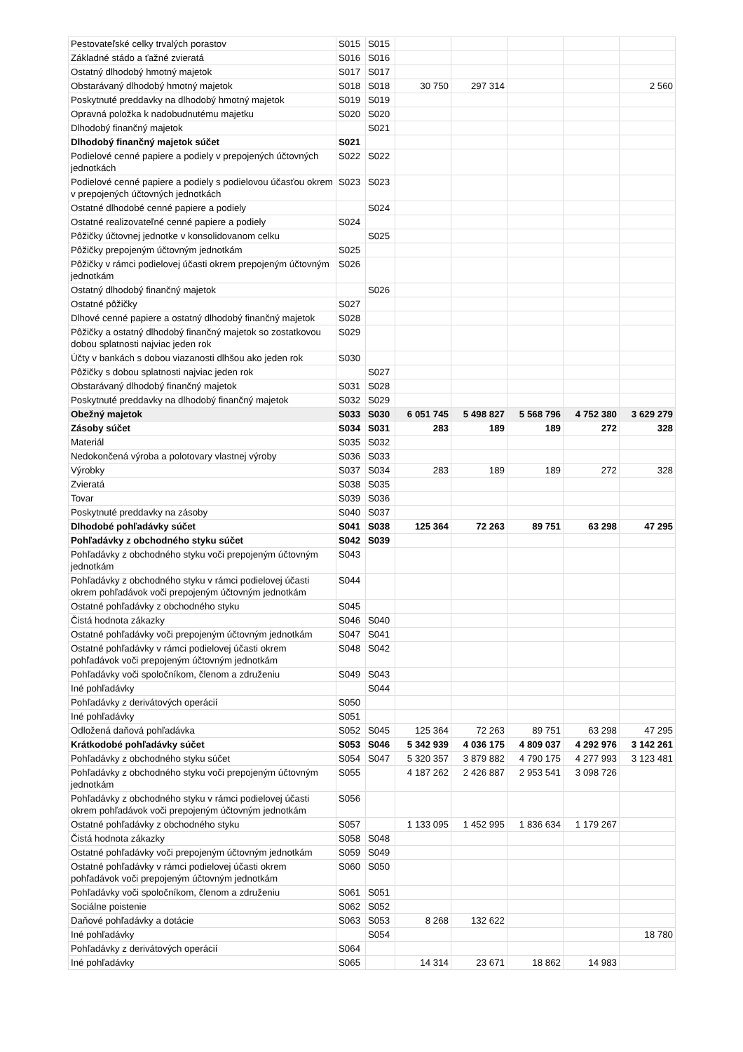| Pestovateľské celky trvalých porastov | S015 | S015 | | | | | |
| Základné stádo a ťažné zvieratá | S016 | S016 | | | | | |
| Ostatný dlhodobý hmotný majetok | S017 | S017 | | | | | |
| Obstarávaný dlhodobý hmotný majetok | S018 | S018 | 30 750 | 297 314 | | | 2 560 |
| Poskytnuté preddavky na dlhodobý hmotný majetok | S019 | S019 | | | | | |
| Opravná položka k nadobudnutému majetku | S020 | S020 | | | | | |
| Dlhodobý finančný majetok | | S021 | | | | | |
| Dlhodobý finančný majetok súčet | S021 | | | | | | |
| Podielové cenné papiere a podiely v prepojených účtovných jednotkách | S022 | S022 | | | | | |
| Podielové cenné papiere a podiely s podielovou účasťou okrem v prepojených účtovných jednotkách | S023 | S023 | | | | | |
| Ostatné dlhodobé cenné papiere a podiely | | S024 | | | | | |
| Ostatné realizovateľné cenné papiere a podiely | S024 | | | | | | |
| Pôžičky účtovnej jednotke v konsolidovanom celku | | S025 | | | | | |
| Pôžičky prepojeným účtovným jednotkám | S025 | | | | | | |
| Pôžičky v rámci podielovej účasti okrem prepojeným účtovným jednotkám | S026 | | | | | | |
| Ostatný dlhodobý finančný majetok | | S026 | | | | | |
| Ostatné pôžičky | S027 | | | | | | |
| Dlhové cenné papiere a ostatný dlhodobý finančný majetok | S028 | | | | | | |
| Pôžičky a ostatný dlhodobý finančný majetok so zostatkovou dobou splatnosti najviac jeden rok | S029 | | | | | | |
| Účty v bankách s dobou viazanosti dlhšou ako jeden rok | S030 | | | | | | |
| Pôžičky s dobou splatnosti najviac jeden rok | | S027 | | | | | |
| Obstarávaný dlhodobý finančný majetok | S031 | S028 | | | | | |
| Poskytnuté preddavky na dlhodobý finančný majetok | S032 | S029 | | | | | |
| Obežný majetok | S033 | S030 | 6 051 745 | 5 498 827 | 5 568 796 | 4 752 380 | 3 629 279 |
| Zásoby súčet | S034 | S031 | 283 | 189 | 189 | 272 | 328 |
| Materiál | S035 | S032 | | | | | |
| Nedokončená výroba a polotovary vlastnej výroby | S036 | S033 | | | | | |
| Výrobky | S037 | S034 | 283 | 189 | 189 | 272 | 328 |
| Zvieratá | S038 | S035 | | | | | |
| Tovar | S039 | S036 | | | | | |
| Poskytnuté preddavky na zásoby | S040 | S037 | | | | | |
| Dlhodobé pohľadávky súčet | S041 | S038 | 125 364 | 72 263 | 89 751 | 63 298 | 47 295 |
| Pohľadávky z obchodného styku súčet | S042 | S039 | | | | | |
| Pohľadávky z obchodného styku voči prepojeným účtovným jednotkám | S043 | | | | | | |
| Pohľadávky z obchodného styku v rámci podielovej účasti okrem pohľadávok voči prepojeným účtovným jednotkám | S044 | | | | | | |
| Ostatné pohľadávky z obchodného styku | S045 | | | | | | |
| Čistá hodnota zákazky | S046 | S040 | | | | | |
| Ostatné pohľadávky voči prepojeným účtovným jednotkám | S047 | S041 | | | | | |
| Ostatné pohľadávky v rámci podielovej účasti okrem pohľadávok voči prepojeným účtovným jednotkám | S048 | S042 | | | | | |
| Pohľadávky voči spoločníkom, členom a združeniu | S049 | S043 | | | | | |
| Iné pohľadávky | | S044 | | | | | |
| Pohľadávky z derivátových operácií | S050 | | | | | | |
| Iné pohľadávky | S051 | | | | | | |
| Odložená daňová pohľadávka | S052 | S045 | 125 364 | 72 263 | 89 751 | 63 298 | 47 295 |
| Krátkodobé pohľadávky súčet | S053 | S046 | 5 342 939 | 4 036 175 | 4 809 037 | 4 292 976 | 3 142 261 |
| Pohľadávky z obchodného styku súčet | S054 | S047 | 5 320 357 | 3 879 882 | 4 790 175 | 4 277 993 | 3 123 481 |
| Pohľadávky z obchodného styku voči prepojeným účtovným jednotkám | S055 | | 4 187 262 | 2 426 887 | 2 953 541 | 3 098 726 | |
| Pohľadávky z obchodného styku v rámci podielovej účasti okrem pohľadávok voči prepojeným účtovným jednotkám | S056 | | | | | | |
| Ostatné pohľadávky z obchodného styku | S057 | | 1 133 095 | 1 452 995 | 1 836 634 | 1 179 267 | |
| Čistá hodnota zákazky | S058 | S048 | | | | | |
| Ostatné pohľadávky voči prepojeným účtovným jednotkám | S059 | S049 | | | | | |
| Ostatné pohľadávky v rámci podielovej účasti okrem pohľadávok voči prepojeným účtovným jednotkám | S060 | S050 | | | | | |
| Pohľadávky voči spoločníkom, členom a združeniu | S061 | S051 | | | | | |
| Sociálne poistenie | S062 | S052 | | | | | |
| Daňové pohľadávky a dotácie | S063 | S053 | 8 268 | 132 622 | | | |
| Iné pohľadávky | | S054 | | | | | 18 780 |
| Pohľadávky z derivátových operácií | S064 | | | | | | |
| Iné pohľadávky | S065 | | 14 314 | 23 671 | 18 862 | 14 983 | |